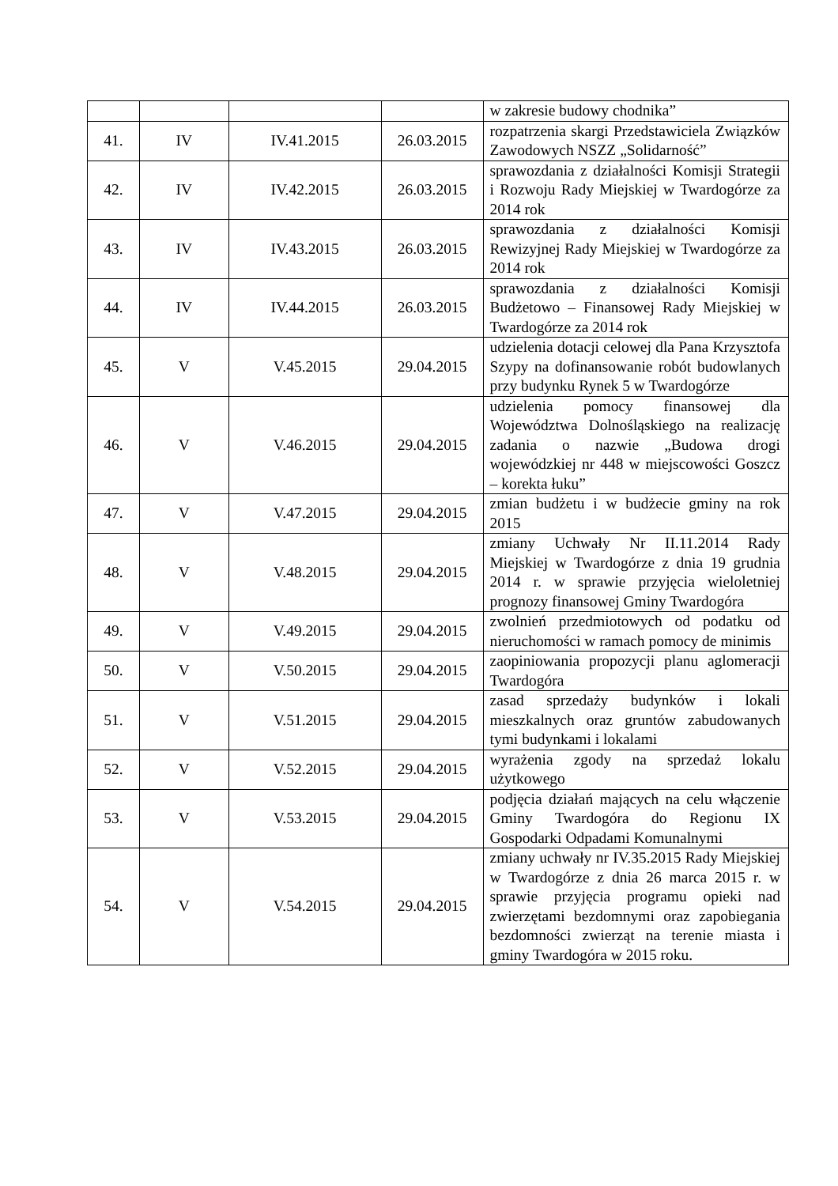| | | | | w zakresie budowy chodnika” |
| 41. | IV | IV.41.2015 | 26.03.2015 | rozpatrzenia skargi Przedstawiciela Związków Zawodowych NSZZ „Solidarność” |
| 42. | IV | IV.42.2015 | 26.03.2015 | sprawozdania z działalności Komisji Strategii i Rozwoju Rady Miejskiej w Twardogórze za 2014 rok |
| 43. | IV | IV.43.2015 | 26.03.2015 | sprawozdania z działalności Komisji Rewizyjnej Rady Miejskiej w Twardogórze za 2014 rok |
| 44. | IV | IV.44.2015 | 26.03.2015 | sprawozdania z działalności Komisji Budżetowo – Finansowej Rady Miejskiej w Twardogórze za 2014 rok |
| 45. | V | V.45.2015 | 29.04.2015 | udzielenia dotacji celowej dla Pana Krzysztofa Szypy na dofinansowanie robót budowlanych przy budynku Rynek 5 w Twardogórze |
| 46. | V | V.46.2015 | 29.04.2015 | udzielenia pomocy finansowej dla Województwa Dolnośląskiego na realizację zadania o nazwie „Budowa drogi wojewódzkiej nr 448 w miejscowości Goszcz – korekta łuku” |
| 47. | V | V.47.2015 | 29.04.2015 | zmian budżetu i w budżecie gminy na rok 2015 |
| 48. | V | V.48.2015 | 29.04.2015 | zmiany Uchwały Nr II.11.2014 Rady Miejskiej w Twardogórze z dnia 19 grudnia 2014 r. w sprawie przyjęcia wieloletniej prognozy finansowej Gminy Twardogóra |
| 49. | V | V.49.2015 | 29.04.2015 | zwolnień przedmiotowych od podatku od nieruchomości w ramach pomocy de minimis |
| 50. | V | V.50.2015 | 29.04.2015 | zaopiniowania propozycji planu aglomeracji Twardogóra |
| 51. | V | V.51.2015 | 29.04.2015 | zasad sprzedaży budynków i lokali mieszkalnych oraz gruntów zabudowanych tymi budynkami i lokalami |
| 52. | V | V.52.2015 | 29.04.2015 | wyrażenia zgody na sprzedaż lokalu użytkowego |
| 53. | V | V.53.2015 | 29.04.2015 | podjęcia działań mających na celu włączenie Gminy Twardogóra do Regionu IX Gospodarki Odpadami Komunalnymi |
| 54. | V | V.54.2015 | 29.04.2015 | zmiany uchwały nr IV.35.2015 Rady Miejskiej w Twardogórze z dnia 26 marca 2015 r. w sprawie przyjęcia programu opieki nad zwierzętami bezdomnymi oraz zapobiegania bezdomności zwierząt na terenie miasta i gminy Twardogóra w 2015 roku. |